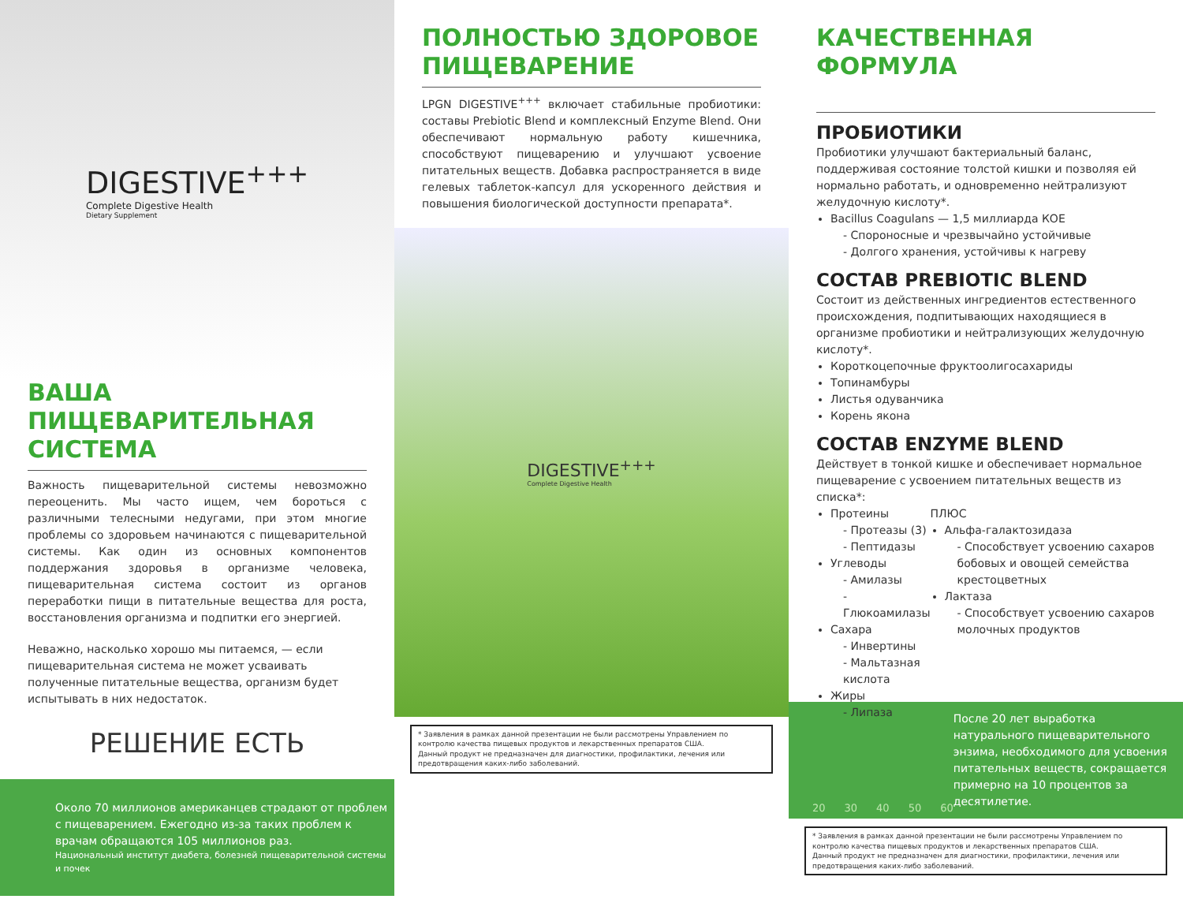DIGESTIVE<sup>+++</sup>
Complete Digestive Health
Dietary Supplement
ВАША ПИЩЕВАРИТЕЛЬНАЯ СИСТЕМА
Важность пищеварительной системы невозможно переоценить. Мы часто ищем, чем бороться с различными телесными недугами, при этом многие проблемы со здоровьем начинаются с пищеварительной системы. Как один из основных компонентов поддержания здоровья в организме человека, пищеварительная система состоит из органов переработки пищи в питательные вещества для роста, восстановления организма и подпитки его энергией.
Неважно, насколько хорошо мы питаемся, — если пищеварительная система не может усваивать полученные питательные вещества, организм будет испытывать в них недостаток.
РЕШЕНИЕ ЕСТЬ
Около 70 миллионов американцев страдают от проблем с пищеварением. Ежегодно из-за таких проблем к врачам обращаются 105 миллионов раз.
Национальный институт диабета, болезней пищеварительной системы и почек
ПОЛНОСТЬЮ ЗДОРОВОЕ ПИЩЕВАРЕНИЕ
LPGN DIGESTIVE<sup>+++</sup> включает стабильные пробиотики: составы Prebiotic Blend и комплексный Enzyme Blend. Они обеспечивают нормальную работу кишечника, способствуют пищеварению и улучшают усвоение питательных веществ. Добавка распространяется в виде гелевых таблеток-капсул для ускоренного действия и повышения биологической доступности препарата*.
DIGESTIVE<sup>+++</sup>
Complete Digestive Health
* Заявления в рамках данной презентации не были рассмотрены Управлением по контролю качества пищевых продуктов и лекарственных препаратов США.
Данный продукт не предназначен для диагностики, профилактики, лечения или предотвращения каких-либо заболеваний.
КАЧЕСТВЕННАЯ ФОРМУЛА
ПРОБИОТИКИ
Пробиотики улучшают бактериальный баланс, поддерживая состояние толстой кишки и позволяя ей нормально работать, и одновременно нейтрализуют желудочную кислоту*.
Bacillus Coagulans — 1,5 миллиарда КОЕ
- Спороносные и чрезвычайно устойчивые
- Долгого хранения, устойчивы к нагреву
СОСТАВ PREBIOTIC BLEND
Состоит из действенных ингредиентов естественного происхождения, подпитывающих находящиеся в организме пробиотики и нейтрализующих желудочную кислоту*.
Короткоцепочные фруктоолигосахариды
Топинамбуры
Листья одуванчика
Корень якона
СОСТАВ ENZYME BLEND
Действует в тонкой кишке и обеспечивает нормальное пищеварение с усвоением питательных веществ из списка*:
Протеины
- Протеазы (3)
- Пептидазы
Углеводы
- Амилазы
- Глюкоамилазы
Сахара
- Инвертины
- Мальтазная кислота
Жиры
- Липаза
ПЛЮС
Альфа-галактозидаза
- Способствует усвоению сахаров бобовых и овощей семейства крестоцветных
Лактаза
- Способствует усвоению сахаров молочных продуктов
20 30 40 50 60
После 20 лет выработка натурального пищеварительного энзима, необходимого для усвоения питательных веществ, сокращается примерно на 10 процентов за десятилетие.
* Заявления в рамках данной презентации не были рассмотрены Управлением по контролю качества пищевых продуктов и лекарственных препаратов США.
Данный продукт не предназначен для диагностики, профилактики, лечения или предотвращения каких-либо заболеваний.